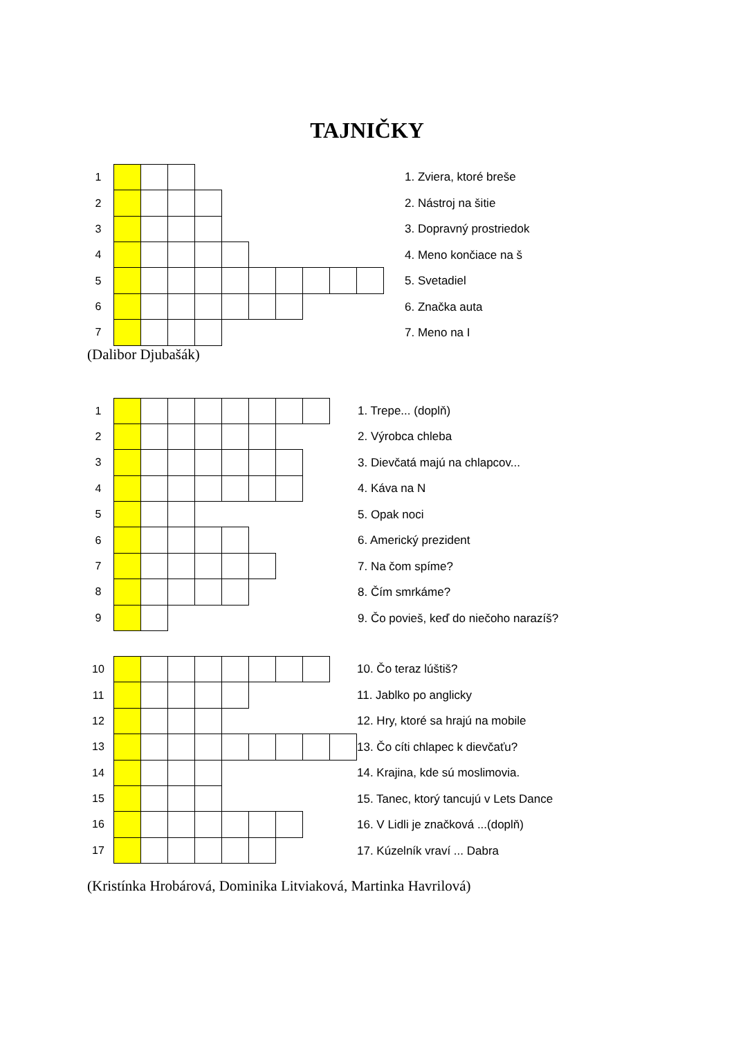TAJNIČKY
| 1 | | | | | | | | | | | |
| 2 | | | | | | | | | | | |
| 3 | | | | | | | | | | | |
| 4 | | | | | | | | | | | |
| 5 | | | | | | | | | | | |
| 6 | | | | | | | | | | | |
| 7 | | | | | | | | | | | |
1. Zviera, ktoré breše
2. Nástroj na šitie
3. Dopravný prostriedok
4. Meno končiace na š
5. Svetadiel
6. Značka auta
7. Meno na I
(Dalibor Djubašák)
| 1 | | | | | | | | | |
| 2 | | | | | | | | | |
| 3 | | | | | | | | | |
| 4 | | | | | | | | | |
| 5 | | | | | | | | | |
| 6 | | | | | | | | | |
| 7 | | | | | | | | | |
| 8 | | | | | | | | | |
| 9 | | | | | | | | | |
1. Trepe... (doplň)
2. Výrobca chleba
3. Dievčatá majú na chlapcov...
4. Káva na N
5. Opak noci
6. Americký prezident
7. Na čom spíme?
8. Čím smrkáme?
9. Čo povieš, keď do niečoho narazíš?
| 10 | | | | | | | | | |
| 11 | | | | | | | | | |
| 12 | | | | | | | | | |
| 13 | | | | | | | | | |
| 14 | | | | | | | | | |
| 15 | | | | | | | | | |
| 16 | | | | | | | | | |
| 17 | | | | | | | | | |
10. Čo teraz lúštiš?
11. Jablko po anglicky
12. Hry, ktoré sa hrajú na mobile
13. Čo cíti chlapec k dievčaťu?
14. Krajina, kde sú moslimovia.
15. Tanec, ktorý tancujú v Lets Dance
16. V Lidli je značková ...(doplň)
17. Kúzelník vraví ... Dabra
(Kristínka Hrobárová, Dominika Litviaková, Martinka Havrilová)